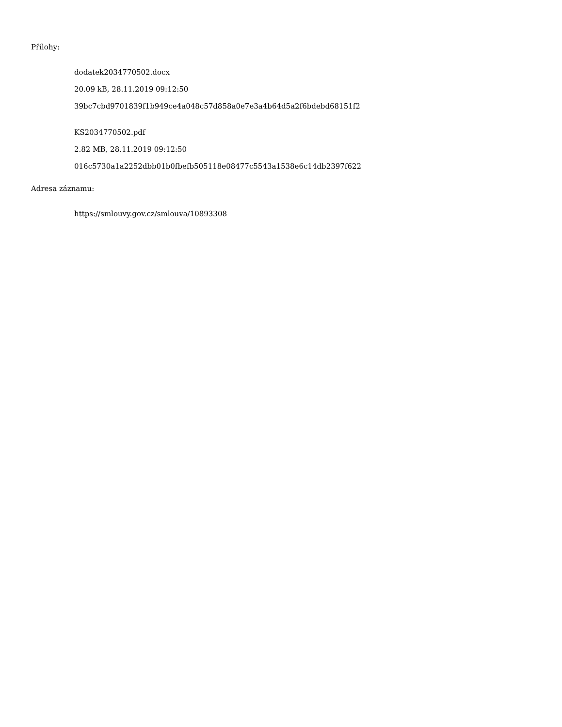Přílohy:
dodatek2034770502.docx
20.09 kB, 28.11.2019 09:12:50
39bc7cbd9701839f1b949ce4a048c57d858a0e7e3a4b64d5a2f6bdebd68151f2
KS2034770502.pdf
2.82 MB, 28.11.2019 09:12:50
016c5730a1a2252dbb01b0fbefb505118e08477c5543a1538e6c14db2397f622
Adresa záznamu:
https://smlouvy.gov.cz/smlouva/10893308